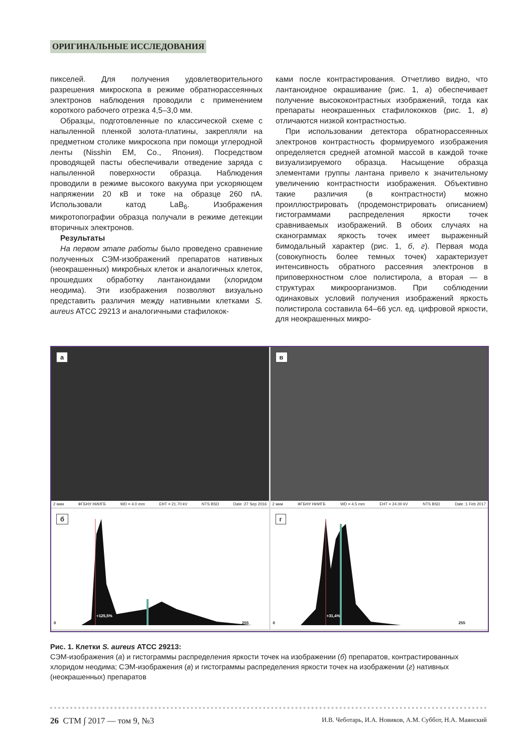ОРИГИНАЛЬНЫЕ ИССЛЕДОВАНИЯ
пикселей. Для получения удовлетворительного разрешения микроскопа в режиме обратнорассеянных электронов наблюдения проводили с применением короткого рабочего отрезка 4,5–3,0 мм.
Образцы, подготовленные по классической схеме с напыленной пленкой золота-платины, закрепляли на предметном столике микроскопа при помощи углеродной ленты (Nisshin EM, Co., Япония). Посредством проводящей пасты обеспечивали отведение заряда с напыленной поверхности образца. Наблюдения проводили в режиме высокого вакуума при ускоряющем напряжении 20 кВ и токе на образце 260 пА. Использовали катод LaB<sub>6</sub>. Изображения микротопографии образца получали в режиме детекции вторичных электронов.
Результаты
На первом этапе работы было проведено сравнение полученных СЭМ-изображений препаратов нативных (неокрашенных) микробных клеток и аналогичных клеток, прошедших обработку лантаноидами (хлоридом неодима). Эти изображения позволяют визуально представить различия между нативными клетками S. aureus ATCC 29213 и аналогичными стафилокок-
ками после контрастирования. Отчетливо видно, что лантаноидное окрашивание (рис. 1, а) обеспечивает получение высококонтрастных изображений, тогда как препараты неокрашенных стафилококков (рис. 1, в) отличаются низкой контрастностью.
При использовании детектора обратнорассеянных электронов контрастность формируемого изображения определяется средней атомной массой в каждой точке визуализируемого образца. Насыщение образца элементами группы лантана привело к значительному увеличению контрастности изображения. Объективно такие различия (в контрастности) можно проиллюстрировать (продемонстрировать описанием) гистограммами распределения яркости точек сравниваемых изображений. В обоих случаях на сканограммах яркость точек имеет выраженный бимодальный характер (рис. 1, б, г). Первая мода (совокупность более темных точек) характеризует интенсивность обратного рассеяния электронов в приповерхностном слое полистирола, а вторая — в структурах микроорганизмов. При соблюдении одинаковых условий получения изображений яркость полистирола составила 64–66 усл. ед. цифровой яркости, для неокрашенных микро-
а
2 мкм ФГБНУ НИИГБ WD = 4.0 mm EHT = 21.70 kV NTS BSD Date :27 Sep 2016
в
2 мкм ФГБНУ НИИГБ WD = 4.5 mm EHT = 24.00 kV NTS BSD Date :1 Feb 2017
б
0
+125,5%
255
г
0
+31,4%
255
Рис. 1. Клетки S. aureus ATCC 29213:
СЭМ-изображения (а) и гистограммы распределения яркости точек на изображении (б) препаратов, контрастированных хлоридом неодима; СЭМ-изображения (в) и гистограммы распределения яркости точек на изображении (г) нативных (неокрашенных) препаратов
26 СТМ ∫ 2017 — том 9, №3 И.В. Чеботарь, И.А. Новиков, А.М. Суббот, Н.А. Маянский